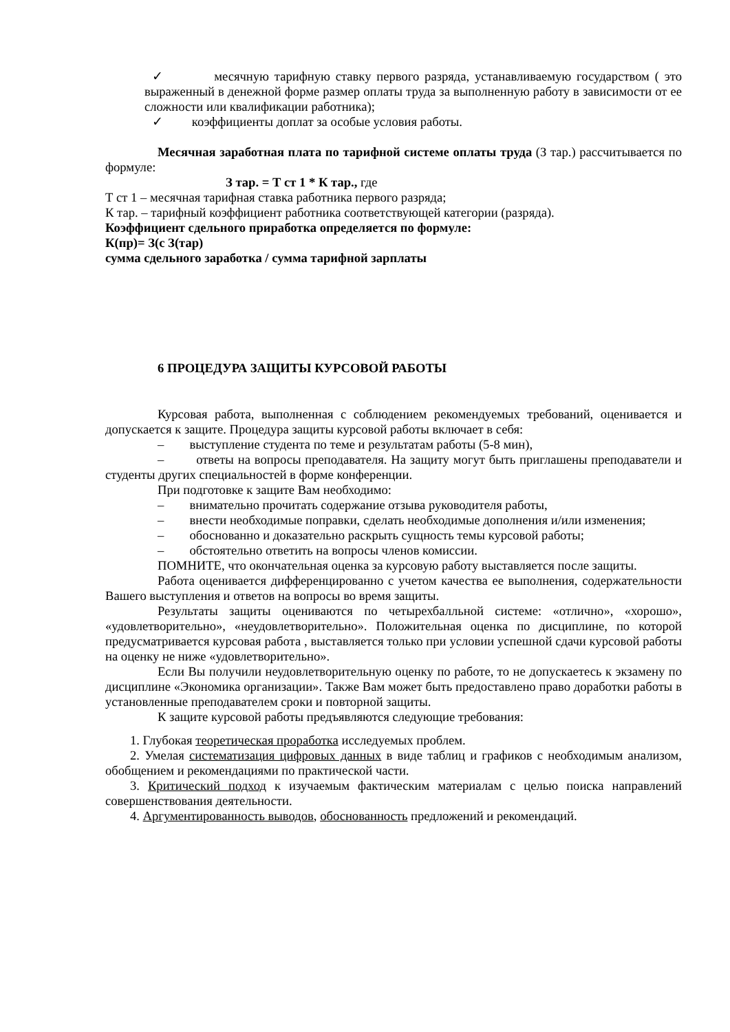✓ месячную тарифную ставку первого разряда, устанавливаемую государством ( это выраженный в денежной форме размер оплаты труда за выполненную работу в зависимости от ее сложности или квалификации работника);
✓ коэффициенты доплат за особые условия работы.
Месячная заработная плата по тарифной системе оплаты труда (З тар.) рассчитывается по формуле:
З тар. = Т ст 1 * К тар., где
Т ст 1 – месячная тарифная ставка работника первого разряда;
К тар. – тарифный коэффициент работника соответствующей категории (разряда).
Коэффициент сдельного приработка определяется по формуле:
К(пр)= З(с З(тар)
сумма сдельного заработка / сумма тарифной зарплаты
6 ПРОЦЕДУРА ЗАЩИТЫ КУРСОВОЙ РАБОТЫ
Курсовая работа, выполненная с соблюдением рекомендуемых требований, оценивается и допускается к защите. Процедура защиты курсовой работы включает в себя:
– выступление студента по теме и результатам работы (5-8 мин),
– ответы на вопросы преподавателя. На защиту могут быть приглашены преподаватели и студенты других специальностей в форме конференции.
При подготовке к защите Вам необходимо:
– внимательно прочитать содержание отзыва руководителя работы,
– внести необходимые поправки, сделать необходимые дополнения и/или изменения;
– обоснованно и доказательно раскрыть сущность темы курсовой работы;
– обстоятельно ответить на вопросы членов комиссии.
ПОМНИТЕ, что окончательная оценка за курсовую работу выставляется после защиты.
Работа оценивается дифференцированно с учетом качества ее выполнения, содержательности Вашего выступления и ответов на вопросы во время защиты.
Результаты защиты оцениваются по четырехбалльной системе: «отлично», «хорошо», «удовлетворительно», «неудовлетворительно». Положительная оценка по дисциплине, по которой предусматривается курсовая работа , выставляется только при условии успешной сдачи курсовой работы на оценку не ниже «удовлетворительно».
Если Вы получили неудовлетворительную оценку по работе, то не допускаетесь к экзамену по дисциплине «Экономика организации». Также Вам может быть предоставлено право доработки работы в установленные преподавателем сроки и повторной защиты.
К защите курсовой работы предъявляются следующие требования:
1. Глубокая теоретическая проработка исследуемых проблем.
2. Умелая систематизация цифровых данных в виде таблиц и графиков с необходимым анализом, обобщением и рекомендациями по практической части.
3. Критический подход к изучаемым фактическим материалам с целью поиска направлений совершенствования деятельности.
4. Аргументированность выводов, обоснованность предложений и рекомендаций.